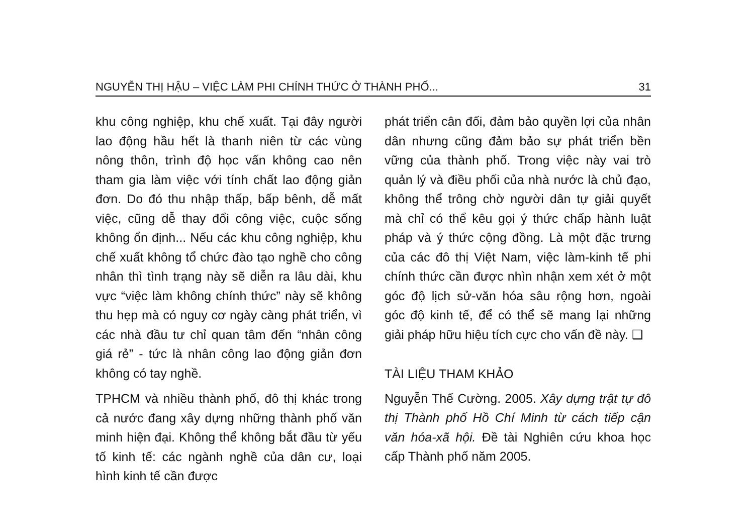NGUYỄN THỊ HẬU – VIỆC LÀM PHI CHÍNH THỨC Ở THÀNH PHỐ... 31
khu công nghiệp, khu chế xuất. Tại đây người lao động hầu hết là thanh niên từ các vùng nông thôn, trình độ học vấn không cao nên tham gia làm việc với tính chất lao động giản đơn. Do đó thu nhập thấp, bấp bênh, dễ mất việc, cũng dễ thay đổi công việc, cuộc sống không ổn định... Nếu các khu công nghiệp, khu chế xuất không tổ chức đào tạo nghề cho công nhân thì tình trạng này sẽ diễn ra lâu dài, khu vực “việc làm không chính thức” này sẽ không thu hẹp mà có nguy cơ ngày càng phát triển, vì các nhà đầu tư chỉ quan tâm đến “nhân công giá rẻ” - tức là nhân công lao động giản đơn không có tay nghề.
TPHCM và nhiều thành phố, đô thị khác trong cả nước đang xây dựng những thành phố văn minh hiện đại. Không thể không bắt đầu từ yếu tố kinh tế: các ngành nghề của dân cư, loại hình kinh tế cần được
phát triển cân đối, đảm bảo quyền lợi của nhân dân nhưng cũng đảm bảo sự phát triển bền vững của thành phố. Trong việc này vai trò quản lý và điều phối của nhà nước là chủ đạo, không thể trông chờ người dân tự giải quyết mà chỉ có thể kêu gọi ý thức chấp hành luật pháp và ý thức cộng đồng. Là một đặc trưng của các đô thị Việt Nam, việc làm-kinh tế phi chính thức cần được nhìn nhận xem xét ở một góc độ lịch sử-văn hóa sâu rộng hơn, ngoài góc độ kinh tế, để có thể sẽ mang lại những giải pháp hữu hiệu tích cực cho vấn đề này. ❑
TÀI LIỆU THAM KHẢO
Nguyễn Thế Cường. 2005. Xây dựng trật tự đô thị Thành phố Hồ Chí Minh từ cách tiếp cận văn hóa-xã hội. Đề tài Nghiên cứu khoa học cấp Thành phố năm 2005.